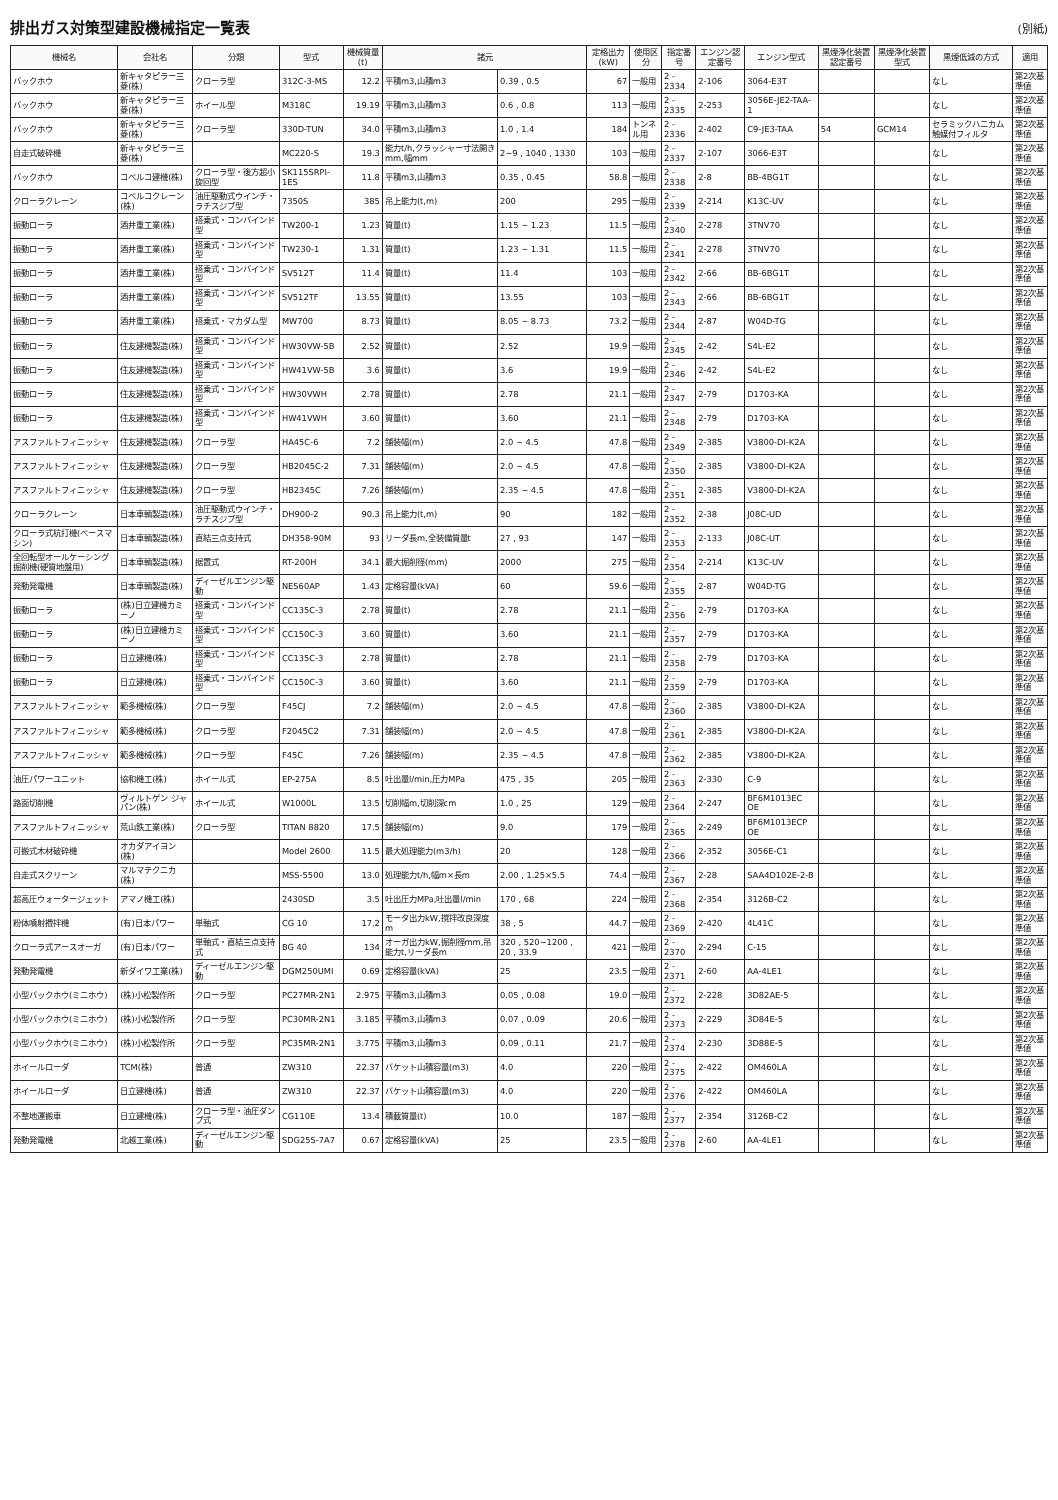排出ガス対策型建設機械指定一覧表
(別紙)
| 機械名 | 会社名 | 分類 | 型式 | 機械質量(t) | 諸元 | | 定格出力(kW) | 使用区分 | 指定番号 | エンジン認定番号 | エンジン型式 | 黒煙浄化装置認定番号 | 黒煙浄化装置型式 | 黒煙低減の方式 | 適用 |
| --- | --- | --- | --- | --- | --- | --- | --- | --- | --- | --- | --- | --- | --- | --- | --- |
| バックホウ | 新キャタピラー三菱(株) | クローラ型 | 312C-3-MS | 12.2 | 平積m3,山積m3 | 0.39 , 0.5 | 67 | 一般用 | 2 - 2334 | 2-106 | 3064-E3T | | | なし | 第2次基準値 |
| バックホウ | 新キャタピラー三菱(株) | ホイール型 | M318C | 19.19 | 平積m3,山積m3 | 0.6 , 0.8 | 113 | 一般用 | 2 - 2335 | 2-253 | 3056E-JE2-TAA-1 | | | なし | 第2次基準値 |
| バックホウ | 新キャタピラー三菱(株) | クローラ型 | 330D-TUN | 34.0 | 平積m3,山積m3 | 1.0 , 1.4 | 184 | トンネル用 | 2 - 2336 | 2-402 | C9-JE3-TAA | 54 | GCM14 | セラミックハニカム触媒付フィルタ | 第2次基準値 |
| 自走式破砕機 | 新キャタピラー三菱(株) | | MC220-S | 19.3 | 能力t/h,クラッシャー寸法開き mm,幅mm | 2~9 , 1040 , 1330 | 103 | 一般用 | 2 - 2337 | 2-107 | 3066-E3T | | | なし | 第2次基準値 |
| バックホウ | コベルコ建機(株) | クローラ型・後方超小旋回型 | SK115SRPI-1ES | 11.8 | 平積m3,山積m3 | 0.35 , 0.45 | 58.8 | 一般用 | 2 - 2338 | 2-8 | BB-4BG1T | | | なし | 第2次基準値 |
| クローラクレーン | コベルコクレーン(株) | 油圧駆動式ウインチ・ラチスジブ型 | 7350S | 385 | 吊上能力(t,m) | 200 | 295 | 一般用 | 2 - 2339 | 2-214 | K13C-UV | | | なし | 第2次基準値 |
| 振動ローラ | 酒井重工業(株) | 搭乗式・コンバインド型 | TW200-1 | 1.23 | 質量(t) | 1.15 ~ 1.23 | 11.5 | 一般用 | 2 - 2340 | 2-278 | 3TNV70 | | | なし | 第2次基準値 |
| 振動ローラ | 酒井重工業(株) | 搭乗式・コンバインド型 | TW230-1 | 1.31 | 質量(t) | 1.23 ~ 1.31 | 11.5 | 一般用 | 2 - 2341 | 2-278 | 3TNV70 | | | なし | 第2次基準値 |
| 振動ローラ | 酒井重工業(株) | 搭乗式・コンバインド型 | SV512T | 11.4 | 質量(t) | 11.4 | 103 | 一般用 | 2 - 2342 | 2-66 | BB-6BG1T | | | なし | 第2次基準値 |
| 振動ローラ | 酒井重工業(株) | 搭乗式・コンバインド型 | SV512TF | 13.55 | 質量(t) | 13.55 | 103 | 一般用 | 2 - 2343 | 2-66 | BB-6BG1T | | | なし | 第2次基準値 |
| 振動ローラ | 酒井重工業(株) | 搭乗式・マカダム型 | MW700 | 8.73 | 質量(t) | 8.05 ~ 8.73 | 73.2 | 一般用 | 2 - 2344 | 2-87 | W04D-TG | | | なし | 第2次基準値 |
| 振動ローラ | 住友建機製造(株) | 搭乗式・コンバインド型 | HW30VW-5B | 2.52 | 質量(t) | 2.52 | 19.9 | 一般用 | 2 - 2345 | 2-42 | S4L-E2 | | | なし | 第2次基準値 |
| 振動ローラ | 住友建機製造(株) | 搭乗式・コンバインド型 | HW41VW-5B | 3.6 | 質量(t) | 3.6 | 19.9 | 一般用 | 2 - 2346 | 2-42 | S4L-E2 | | | なし | 第2次基準値 |
| 振動ローラ | 住友建機製造(株) | 搭乗式・コンバインド型 | HW30VWH | 2.78 | 質量(t) | 2.78 | 21.1 | 一般用 | 2 - 2347 | 2-79 | D1703-KA | | | なし | 第2次基準値 |
| 振動ローラ | 住友建機製造(株) | 搭乗式・コンバインド型 | HW41VWH | 3.60 | 質量(t) | 3.60 | 21.1 | 一般用 | 2 - 2348 | 2-79 | D1703-KA | | | なし | 第2次基準値 |
| アスファルトフィニッシャ | 住友建機製造(株) | クローラ型 | HA45C-6 | 7.2 | 舗装幅(m) | 2.0 ~ 4.5 | 47.8 | 一般用 | 2 - 2349 | 2-385 | V3800-DI-K2A | | | なし | 第2次基準値 |
| アスファルトフィニッシャ | 住友建機製造(株) | クローラ型 | HB2045C-2 | 7.31 | 舗装幅(m) | 2.0 ~ 4.5 | 47.8 | 一般用 | 2 - 2350 | 2-385 | V3800-DI-K2A | | | なし | 第2次基準値 |
| アスファルトフィニッシャ | 住友建機製造(株) | クローラ型 | HB2345C | 7.26 | 舗装幅(m) | 2.35 ~ 4.5 | 47.8 | 一般用 | 2 - 2351 | 2-385 | V3800-DI-K2A | | | なし | 第2次基準値 |
| クローラクレーン | 日本車輌製造(株) | 油圧駆動式ウインチ・ラチスジブ型 | DH900-2 | 90.3 | 吊上能力(t,m) | 90 | 182 | 一般用 | 2 - 2352 | 2-38 | J08C-UD | | | なし | 第2次基準値 |
| クローラ式杭打機(ベースマシン) | 日本車輌製造(株) | 直結三点支持式 | DH358-90M | 93 | リーダ長m,全装備質量t | 27 , 93 | 147 | 一般用 | 2 - 2353 | 2-133 | J08C-UT | | | なし | 第2次基準値 |
| 全回転型オールケーシング掘削機(硬質地盤用) | 日本車輌製造(株) | 据置式 | RT-200H | 34.1 | 最大掘削径(mm) | 2000 | 275 | 一般用 | 2 - 2354 | 2-214 | K13C-UV | | | なし | 第2次基準値 |
| 発動発電機 | 日本車輌製造(株) | ディーゼルエンジン駆動 | NES60AP | 1.43 | 定格容量(kVA) | 60 | 59.6 | 一般用 | 2 - 2355 | 2-87 | W04D-TG | | | なし | 第2次基準値 |
| 振動ローラ | (株)日立建機カミーノ | 搭乗式・コンバインド型 | CC135C-3 | 2.78 | 質量(t) | 2.78 | 21.1 | 一般用 | 2 - 2356 | 2-79 | D1703-KA | | | なし | 第2次基準値 |
| 振動ローラ | (株)日立建機カミーノ | 搭乗式・コンバインド型 | CC150C-3 | 3.60 | 質量(t) | 3.60 | 21.1 | 一般用 | 2 - 2357 | 2-79 | D1703-KA | | | なし | 第2次基準値 |
| 振動ローラ | 日立建機(株) | 搭乗式・コンバインド型 | CC135C-3 | 2.78 | 質量(t) | 2.78 | 21.1 | 一般用 | 2 - 2358 | 2-79 | D1703-KA | | | なし | 第2次基準値 |
| 振動ローラ | 日立建機(株) | 搭乗式・コンバインド型 | CC150C-3 | 3.60 | 質量(t) | 3.60 | 21.1 | 一般用 | 2 - 2359 | 2-79 | D1703-KA | | | なし | 第2次基準値 |
| アスファルトフィニッシャ | 範多機械(株) | クローラ型 | F45CJ | 7.2 | 舗装幅(m) | 2.0 ~ 4.5 | 47.8 | 一般用 | 2 - 2360 | 2-385 | V3800-DI-K2A | | | なし | 第2次基準値 |
| アスファルトフィニッシャ | 範多機械(株) | クローラ型 | F2045C2 | 7.31 | 舗装幅(m) | 2.0 ~ 4.5 | 47.8 | 一般用 | 2 - 2361 | 2-385 | V3800-DI-K2A | | | なし | 第2次基準値 |
| アスファルトフィニッシャ | 範多機械(株) | クローラ型 | F45C | 7.26 | 舗装幅(m) | 2.35 ~ 4.5 | 47.8 | 一般用 | 2 - 2362 | 2-385 | V3800-DI-K2A | | | なし | 第2次基準値 |
| 油圧パワーユニット | 協和機工(株) | ホイール式 | EP-275A | 8.5 | 吐出量l/min,圧力MPa | 475 , 35 | 205 | 一般用 | 2 - 2363 | 2-330 | C-9 | | | なし | 第2次基準値 |
| 路面切削機 | ヴィルトゲン ジャパン(株) | ホイール式 | W1000L | 13.5 | 切削幅m,切削深cm | 1.0 , 25 | 129 | 一般用 | 2 - 2364 | 2-247 | BF6M1013EC OE | | | なし | 第2次基準値 |
| アスファルトフィニッシャ | 荒山鉄工業(株) | クローラ型 | TITAN 8820 | 17.5 | 舗装幅(m) | 9.0 | 179 | 一般用 | 2 - 2365 | 2-249 | BF6M1013ECP OE | | | なし | 第2次基準値 |
| 可搬式木材破砕機 | オカダアイヨン(株) | | Model 2600 | 11.5 | 最大処理能力(m3/h) | 20 | 128 | 一般用 | 2 - 2366 | 2-352 | 3056E-C1 | | | なし | 第2次基準値 |
| 自走式スクリーン | マルマテクニカ(株) | | MSS-5500 | 13.0 | 処理能力t/h,幅m×長m | 2.00 , 1.25×5.5 | 74.4 | 一般用 | 2 - 2367 | 2-28 | SAA4D102E-2-B | | | なし | 第2次基準値 |
| 超高圧ウォータージェット | アマノ機工(株) | | 2430SD | 3.5 | 吐出圧力MPa,吐出量l/min | 170 , 68 | 224 | 一般用 | 2 - 2368 | 2-354 | 3126B-C2 | | | なし | 第2次基準値 |
| 粉体噴射攪拌機 | (有)日本パワー | 単軸式 | CG 10 | 17.2 | モータ出力kW,撹拌改良深度m | 38 , 5 | 44.7 | 一般用 | 2 - 2369 | 2-420 | 4L41C | | | なし | 第2次基準値 |
| クローラ式アースオーガ | (有)日本パワー | 単軸式・直結三点支持式 | BG 40 | 134 | オーガ出力kW,掘削径mm,吊能力t,リーダ長m | 320 , 520~1200 , 20 , 33.9 | 421 | 一般用 | 2 - 2370 | 2-294 | C-15 | | | なし | 第2次基準値 |
| 発動発電機 | 新ダイワ工業(株) | ディーゼルエンジン駆動 | DGM250UMI | 0.69 | 定格容量(kVA) | 25 | 23.5 | 一般用 | 2 - 2371 | 2-60 | AA-4LE1 | | | なし | 第2次基準値 |
| 小型バックホウ(ミニホウ) | (株)小松製作所 | クローラ型 | PC27MR-2N1 | 2.975 | 平積m3,山積m3 | 0.05 , 0.08 | 19.0 | 一般用 | 2 - 2372 | 2-228 | 3D82AE-5 | | | なし | 第2次基準値 |
| 小型バックホウ(ミニホウ) | (株)小松製作所 | クローラ型 | PC30MR-2N1 | 3.185 | 平積m3,山積m3 | 0.07 , 0.09 | 20.6 | 一般用 | 2 - 2373 | 2-229 | 3D84E-5 | | | なし | 第2次基準値 |
| 小型バックホウ(ミニホウ) | (株)小松製作所 | クローラ型 | PC35MR-2N1 | 3.775 | 平積m3,山積m3 | 0.09 , 0.11 | 21.7 | 一般用 | 2 - 2374 | 2-230 | 3D88E-5 | | | なし | 第2次基準値 |
| ホイールローダ | TCM(株) | 普通 | ZW310 | 22.37 | バケット山積容量(m3) | 4.0 | 220 | 一般用 | 2 - 2375 | 2-422 | OM460LA | | | なし | 第2次基準値 |
| ホイールローダ | 日立建機(株) | 普通 | ZW310 | 22.37 | バケット山積容量(m3) | 4.0 | 220 | 一般用 | 2 - 2376 | 2-422 | OM460LA | | | なし | 第2次基準値 |
| 不整地運搬車 | 日立建機(株) | クローラ型・油圧ダンプ式 | CG110E | 13.4 | 積載質量(t) | 10.0 | 187 | 一般用 | 2 - 2377 | 2-354 | 3126B-C2 | | | なし | 第2次基準値 |
| 発動発電機 | 北越工業(株) | ディーゼルエンジン駆動 | SDG25S-7A7 | 0.67 | 定格容量(kVA) | 25 | 23.5 | 一般用 | 2 - 2378 | 2-60 | AA-4LE1 | | | なし | 第2次基準値 |